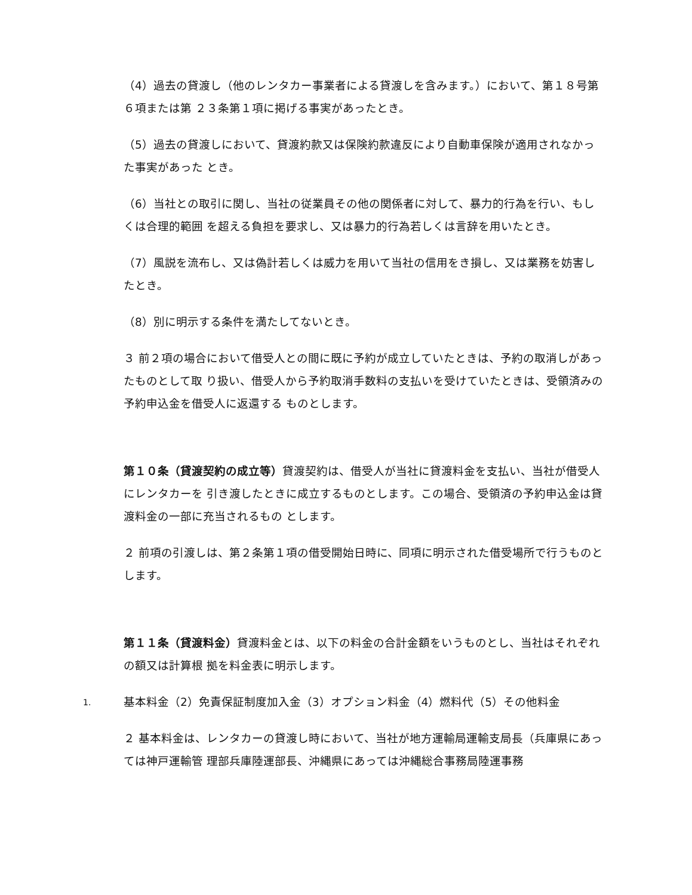（4）過去の貸渡し（他のレンタカー事業者による貸渡しを含みます。）において、第１８号第６項または第 ２３条第１項に掲げる事実があったとき。
（5）過去の貸渡しにおいて、貸渡約款又は保険約款違反により自動車保険が適用されなかった事実があった とき。
（6）当社との取引に関し、当社の従業員その他の関係者に対して、暴力的行為を行い、もしくは合理的範囲 を超える負担を要求し、又は暴力的行為若しくは言辞を用いたとき。
（7）風説を流布し、又は偽計若しくは威力を用いて当社の信用をき損し、又は業務を妨害したとき。
（8）別に明示する条件を満たしてないとき。
３ 前２項の場合において借受人との間に既に予約が成立していたときは、予約の取消しがあったものとして取 り扱い、借受人から予約取消手数料の支払いを受けていたときは、受領済みの予約申込金を借受人に返還する ものとします。
第１０条（貸渡契約の成立等）貸渡契約は、借受人が当社に貸渡料金を支払い、当社が借受人にレンタカーを 引き渡したときに成立するものとします。この場合、受領済の予約申込金は貸渡料金の一部に充当されるもの とします。
２ 前項の引渡しは、第２条第１項の借受開始日時に、同項に明示された借受場所で行うものとします。
第１１条（貸渡料金）貸渡料金とは、以下の料金の合計金額をいうものとし、当社はそれぞれの額又は計算根 拠を料金表に明示します。
1.
基本料金（2）免責保証制度加入金（3）オプション料金（4）燃料代（5）その他料金
２ 基本料金は、レンタカーの貸渡し時において、当社が地方運輸局運輸支局長（兵庫県にあっては神戸運輸管 理部兵庫陸運部長、沖縄県にあっては沖縄総合事務局陸運事務